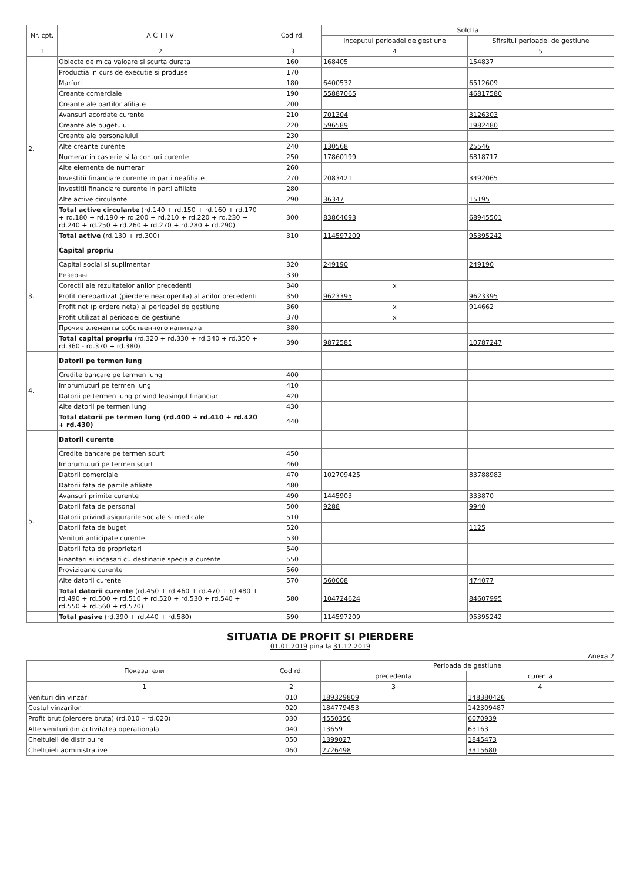| Nr. cpt. | A C T I V | Cod rd. | Sold la | |
| --- | --- | --- | --- | --- |
| | | | Inceputul perioadei de gestiune | Sfirsitul perioadei de gestiune |
| 1 | 2 | 3 | 4 | 5 |
| 2. | Obiecte de mica valoare si scurta durata | 160 | 168405 | 154837 |
| | Productia in curs de executie si produse | 170 | | |
| | Marfuri | 180 | 6400532 | 6512609 |
| | Creante comerciale | 190 | 55887065 | 46817580 |
| | Creante ale partilor afiliate | 200 | | |
| | Avansuri acordate curente | 210 | 701304 | 3126303 |
| | Creante ale bugetului | 220 | 596589 | 1982480 |
| | Creante ale personalului | 230 | | |
| | Alte creante curente | 240 | 130568 | 25546 |
| | Numerar in casierie si la conturi curente | 250 | 17860199 | 6818717 |
| | Alte elemente de numerar | 260 | | |
| | Investitii financiare curente in parti neafiliate | 270 | 2083421 | 3492065 |
| | Investitii financiare curente in parti afiliate | 280 | | |
| | Alte active circulante | 290 | 36347 | 15195 |
| | Total active circulante (rd.140 + rd.150 + rd.160 + rd.170 + rd.180 + rd.190 + rd.200 + rd.210 + rd.220 + rd.230 + rd.240 + rd.250 + rd.260 + rd.270 + rd.280 + rd.290) | 300 | 83864693 | 68945501 |
| | Total active (rd.130 + rd.300) | 310 | 114597209 | 95395242 |
| 3. | Capital propriu | | | |
| | Capital social si suplimentar | 320 | 249190 | 249190 |
| | Резервы | 330 | | |
| | Corectii ale rezultatelor anilor precedenti | 340 | x | |
| | Profit nerepartizat (pierdere neacoperita) al anilor precedenti | 350 | 9623395 | 9623395 |
| | Profit net (pierdere neta) al perioadei de gestiune | 360 | x | 914662 |
| | Profit utilizat al perioadei de gestiune | 370 | x | |
| | Прочие элементы собственного капитала | 380 | | |
| | Total capital propriu (rd.320 + rd.330 + rd.340 + rd.350 + rd.360 - rd.370 + rd.380) | 390 | 9872585 | 10787247 |
| 4. | Datorii pe termen lung | | | |
| | Credite bancare pe termen lung | 400 | | |
| | Imprumuturi pe termen lung | 410 | | |
| | Datorii pe termen lung privind leasingul financiar | 420 | | |
| | Alte datorii pe termen lung | 430 | | |
| | Total datorii pe termen lung (rd.400 + rd.410 + rd.420 + rd.430) | 440 | | |
| 5. | Datorii curente | | | |
| | Credite bancare pe termen scurt | 450 | | |
| | Imprumuturi pe termen scurt | 460 | | |
| | Datorii comerciale | 470 | 102709425 | 83788983 |
| | Datorii fata de partile afiliate | 480 | | |
| | Avansuri primite curente | 490 | 1445903 | 333870 |
| | Datorii fata de personal | 500 | 9288 | 9940 |
| | Datorii privind asigurarile sociale si medicale | 510 | | |
| | Datorii fata de buget | 520 | | 1125 |
| | Venituri anticipate curente | 530 | | |
| | Datorii fata de proprietari | 540 | | |
| | Finantari si incasari cu destinatie speciala curente | 550 | | |
| | Provizioane curente | 560 | | |
| | Alte datorii curente | 570 | 560008 | 474077 |
| | Total datorii curente (rd.450 + rd.460 + rd.470 + rd.480 + rd.490 + rd.500 + rd.510 + rd.520 + rd.530 + rd.540 + rd.550 + rd.560 + rd.570) | 580 | 104724624 | 84607995 |
| | Total pasive (rd.390 + rd.440 + rd.580) | 590 | 114597209 | 95395242 |
SITUATIA DE PROFIT SI PIERDERE
01.01.2019 pina la 31.12.2019
Anexa 2
| Показатели | Cod rd. | Perioada de gestiune | |
| --- | --- | --- | --- |
| | | precedenta | curenta |
| 1 | 2 | 3 | 4 |
| Venituri din vinzari | 010 | 189329809 | 148380426 |
| Costul vinzarilor | 020 | 184779453 | 142309487 |
| Profit brut (pierdere bruta) (rd.010 – rd.020) | 030 | 4550356 | 6070939 |
| Alte venituri din activitatea operationala | 040 | 13659 | 63163 |
| Cheltuieli de distribuire | 050 | 1399027 | 1845473 |
| Cheltuieli administrative | 060 | 2726498 | 3315680 |